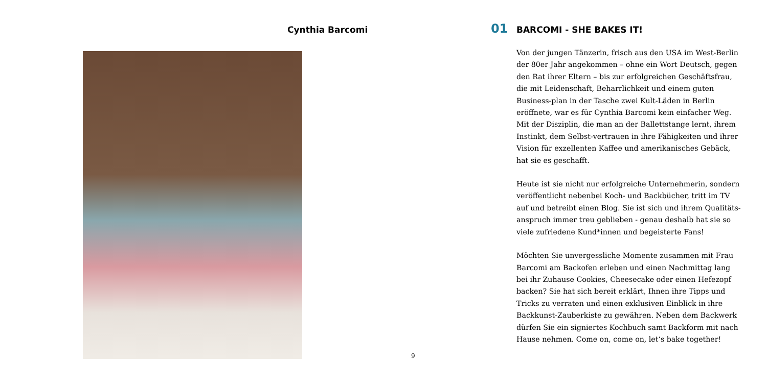Cynthia Barcomi
9
01
BARCOMI - SHE BAKES IT!
Von der jungen Tänzerin, frisch aus den USA im West-Berlin der 80er Jahr angekommen – ohne ein Wort Deutsch, gegen den Rat ihrer Eltern – bis zur erfolgreichen Geschäftsfrau, die mit Leidenschaft, Beharrlichkeit und einem guten Business-plan in der Tasche zwei Kult-Läden in Berlin eröffnete, war es für Cynthia Barcomi kein einfacher Weg. Mit der Disziplin, die man an der Ballettstange lernt, ihrem Instinkt, dem Selbst-vertrauen in ihre Fähigkeiten und ihrer Vision für exzellenten Kaffee und amerikanisches Gebäck, hat sie es geschafft.
Heute ist sie nicht nur erfolgreiche Unternehmerin, sondern veröffentlicht nebenbei Koch- und Backbücher, tritt im TV auf und betreibt einen Blog. Sie ist sich und ihrem Qualitäts-anspruch immer treu geblieben - genau deshalb hat sie so viele zufriedene Kund*innen und begeisterte Fans!
Möchten Sie unvergessliche Momente zusammen mit Frau Barcomi am Backofen erleben und einen Nachmittag lang bei ihr Zuhause Cookies, Cheesecake oder einen Hefezopf backen? Sie hat sich bereit erklärt, Ihnen ihre Tipps und Tricks zu verraten und einen exklusiven Einblick in ihre Backkunst-Zauberkiste zu gewähren. Neben dem Backwerk dürfen Sie ein signiertes Kochbuch samt Backform mit nach Hause nehmen. Come on, come on, let‘s bake together!